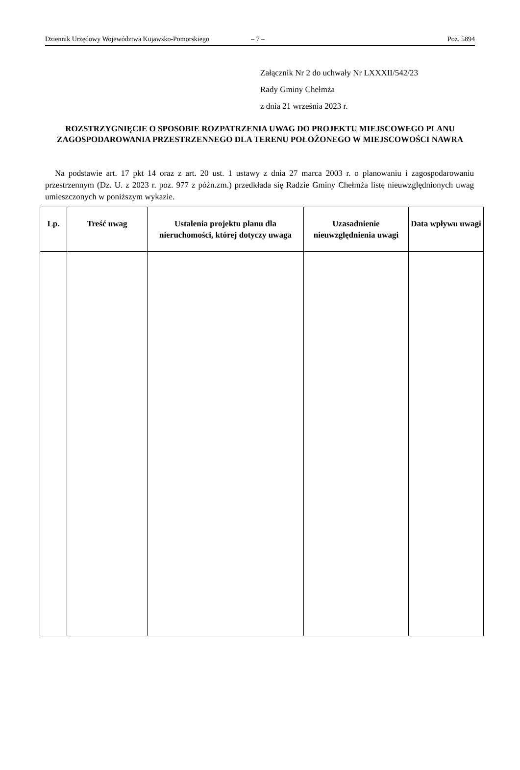Dziennik Urzędowy Województwa Kujawsko-Pomorskiego – 7 – Poz. 5894
Załącznik Nr 2 do uchwały Nr LXXXII/542/23
Rady Gminy Chełmża
z dnia 21 września 2023 r.
ROZSTRZYGNIĘCIE O SPOSOBIE ROZPATRZENIA UWAG DO PROJEKTU MIEJSCOWEGO PLANU ZAGOSPODAROWANIA PRZESTRZENNEGO DLA TERENU POŁOŻONEGO W MIEJSCOWOŚCI NAWRA
Na podstawie art. 17 pkt 14 oraz z art. 20 ust. 1 ustawy z dnia 27 marca 2003 r. o planowaniu i zagospodarowaniu przestrzennym (Dz. U. z 2023 r. poz. 977 z późn.zm.) przedkłada się Radzie Gminy Chełmża listę nieuwzględnionych uwag umieszczonych w poniższym wykazie.
| Lp. | Treść uwag | Ustalenia projektu planu dla nieruchomości, której dotyczy uwaga | Uzasadnienie nieuwzględnienia uwagi | Data wpływu uwagi |
| --- | --- | --- | --- | --- |